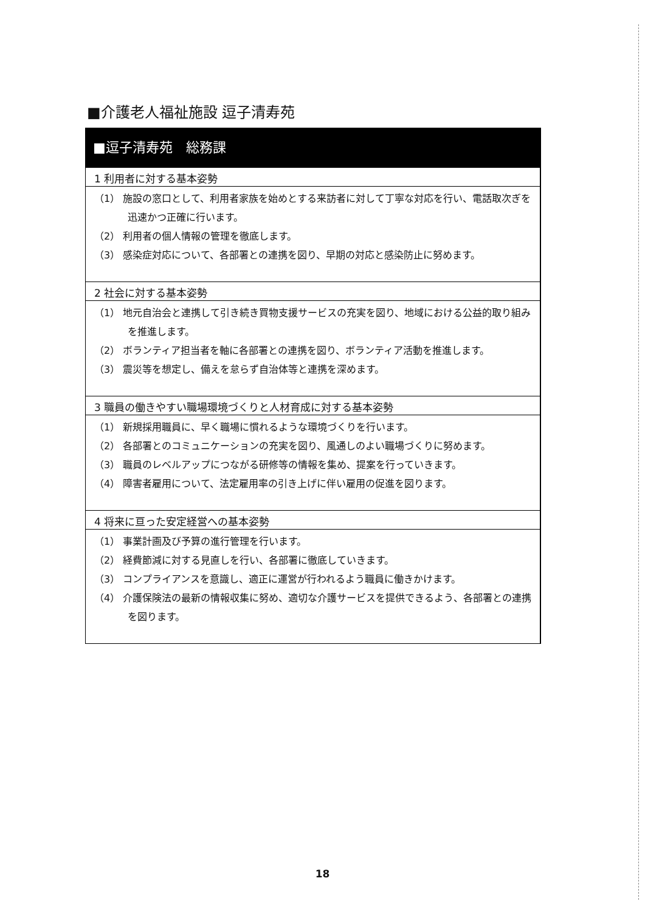■介護老人福祉施設 逗子清寿苑
■逗子清寿苑　総務課
1 利用者に対する基本姿勢
（1） 施設の窓口として、利用者家族を始めとする来訪者に対して丁寧な対応を行い、電話取次ぎを迅速かつ正確に行います。
（2） 利用者の個人情報の管理を徹底します。
（3） 感染症対応について、各部署との連携を図り、早期の対応と感染防止に努めます。
2 社会に対する基本姿勢
（1） 地元自治会と連携して引き続き買物支援サービスの充実を図り、地域における公益的取り組みを推進します。
（2） ボランティア担当者を軸に各部署との連携を図り、ボランティア活動を推進します。
（3） 震災等を想定し、備えを怠らず自治体等と連携を深めます。
3 職員の働きやすい職場環境づくりと人材育成に対する基本姿勢
（1） 新規採用職員に、早く職場に慣れるような環境づくりを行います。
（2） 各部署とのコミュニケーションの充実を図り、風通しのよい職場づくりに努めます。
（3） 職員のレベルアップにつながる研修等の情報を集め、提案を行っていきます。
（4） 障害者雇用について、法定雇用率の引き上げに伴い雇用の促進を図ります。
4 将来に亘った安定経営への基本姿勢
（1） 事業計画及び予算の進行管理を行います。
（2） 経費節減に対する見直しを行い、各部署に徹底していきます。
（3） コンプライアンスを意識し、適正に運営が行われるよう職員に働きかけます。
（4） 介護保険法の最新の情報収集に努め、適切な介護サービスを提供できるよう、各部署との連携を図ります。
18